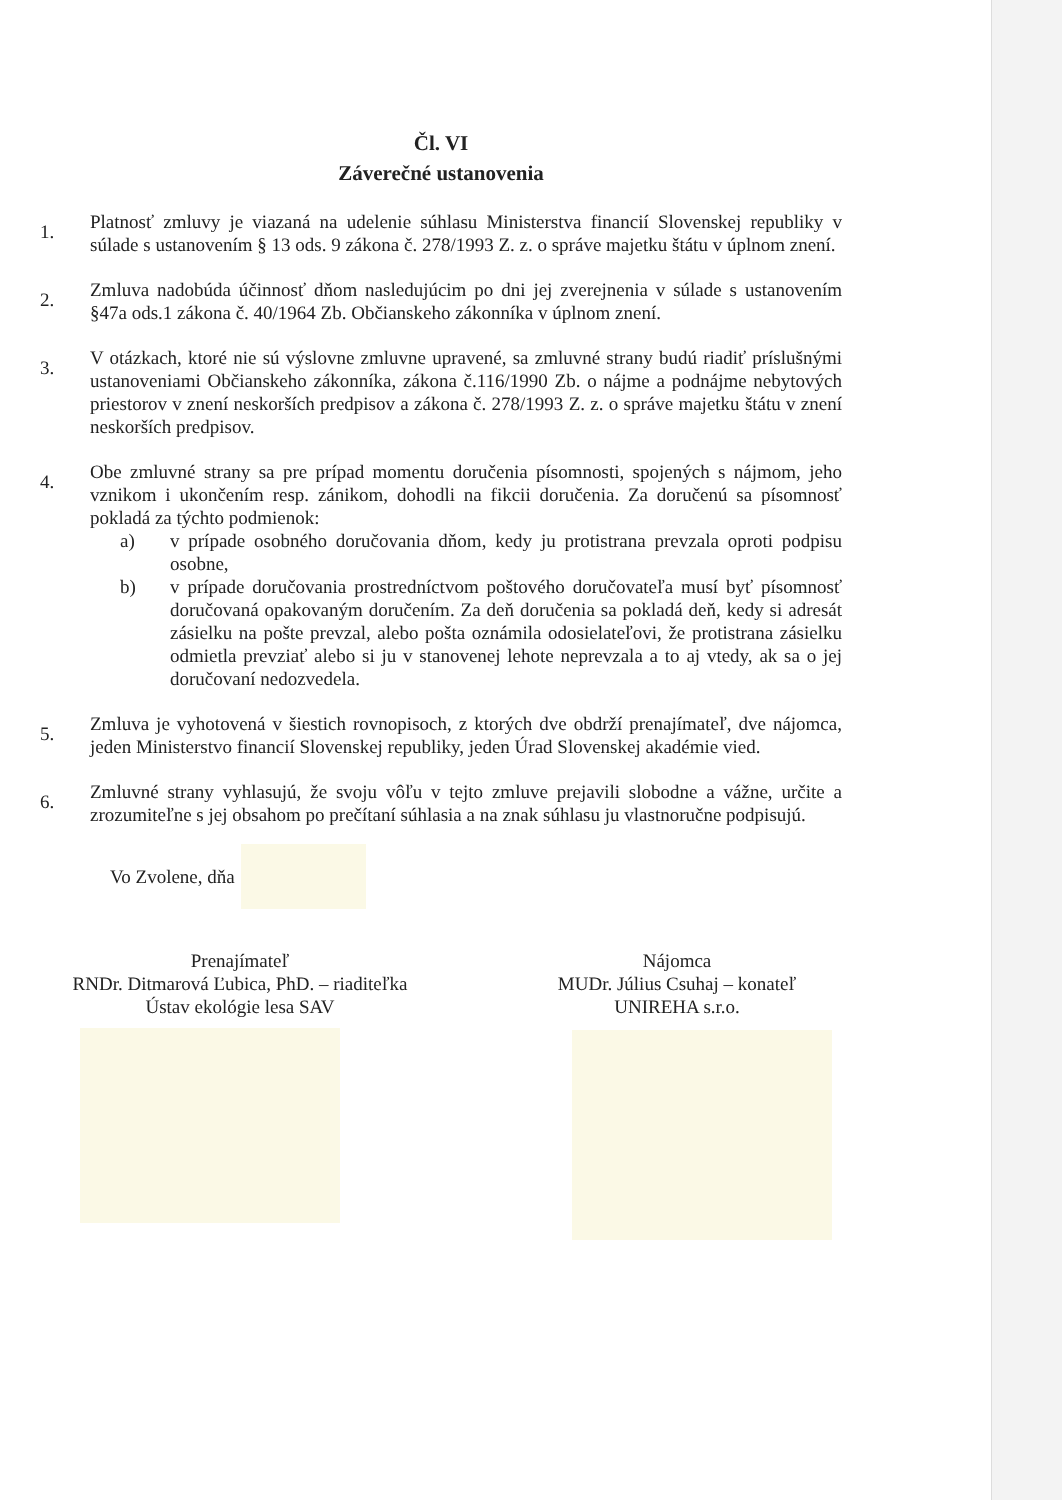Čl. VI
Záverečné ustanovenia
1.
Platnosť zmluvy je viazaná na udelenie súhlasu Ministerstva financií Slovenskej republiky v súlade s ustanovením § 13 ods. 9 zákona č. 278/1993 Z. z. o správe majetku štátu v úplnom znení.
2.
Zmluva nadobúda účinnosť dňom nasledujúcim po dni jej zverejnenia v súlade s ustanovením §47a ods.1 zákona č. 40/1964 Zb. Občianskeho zákonníka v úplnom znení.
3.
V otázkach, ktoré nie sú výslovne zmluvne upravené, sa zmluvné strany budú riadiť príslušnými ustanoveniami Občianskeho zákonníka, zákona č.116/1990 Zb. o nájme a podnájme nebytových priestorov v znení neskorších predpisov a zákona č. 278/1993 Z. z. o správe majetku štátu v znení neskorších predpisov.
4.
Obe zmluvné strany sa pre prípad momentu doručenia písomnosti, spojených s nájmom, jeho vznikom i ukončením resp. zánikom, dohodli na fikcii doručenia. Za doručenú sa písomnosť pokladá za týchto podmienok:
a) v prípade osobného doručovania dňom, kedy ju protistrana prevzala oproti podpisu osobne,
b) v prípade doručovania prostredníctvom poštového doručovateľa musí byť písomnosť doručovaná opakovaným doručením. Za deň doručenia sa pokladá deň, kedy si adresát zásielku na pošte prevzal, alebo pošta oznámila odosielateľovi, že protistrana zásielku odmietla prevziať alebo si ju v stanovenej lehote neprevzala a to aj vtedy, ak sa o jej doručovaní nedozvedela.
5.
Zmluva je vyhotovená v šiestich rovnopisoch, z ktorých dve obdrží prenajímateľ, dve nájomca, jeden Ministerstvo financií Slovenskej republiky, jeden Úrad Slovenskej akadémie vied.
6.
Zmluvné strany vyhlasujú, že svoju vôľu v tejto zmluve prejavili slobodne a vážne, určite a zrozumiteľne s jej obsahom po prečítaní súhlasia a na znak súhlasu ju vlastnoručne podpisujú.
Vo Zvolene, dňa
Prenajímateľ
RNDr. Ditmarová Ľubica, PhD. – riaditeľka
Ústav ekológie lesa SAV
Nájomca
MUDr. Július Csuhaj – konateľ
UNIREHA s.r.o.